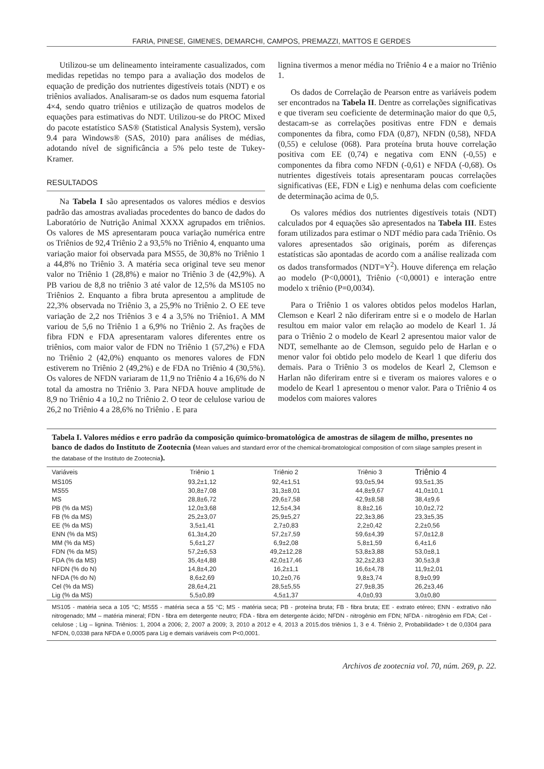FARIA, PINESE, GIMENES, DEMARCHI, CAMPOS, PREMAZZI, MATTOS E GERDES
Utilizou-se um delineamento inteiramente casualizados, com medidas repetidas no tempo para a avaliação dos modelos de equação de predição dos nutrientes digestíveis totais (NDT) e os triênios avaliados. Analisaram-se os dados num esquema fatorial 4×4, sendo quatro triênios e utilização de quatros modelos de equações para estimativas do NDT. Utilizou-se do PROC Mixed do pacote estatístico SAS® (Statistical Analysis System), versão 9.4 para Windows® (SAS, 2010) para análises de médias, adotando nível de significância a 5% pelo teste de Tukey-Kramer.
RESULTADOS
Na Tabela I são apresentados os valores médios e desvios padrão das amostras avaliadas procedentes do banco de dados do Laboratório de Nutrição Animal XXXX agrupados em triênios. Os valores de MS apresentaram pouca variação numérica entre os Triênios de 92,4 Triênio 2 a 93,5% no Triênio 4, enquanto uma variação maior foi observada para MS55, de 30,8% no Triênio 1 a 44,8% no Triênio 3. A matéria seca original teve seu menor valor no Triênio 1 (28,8%) e maior no Triênio 3 de (42,9%). A PB variou de 8,8 no triênio 3 até valor de 12,5% da MS105 no Triênios 2. Enquanto a fibra bruta apresentou a amplitude de 22,3% observada no Triênio 3, a 25,9% no Triênio 2. O EE teve variação de 2,2 nos Triênios 3 e 4 a 3,5% no Triênio1. A MM variou de 5,6 no Triênio 1 a 6,9% no Triênio 2. As frações de fibra FDN e FDA apresentaram valores diferentes entre os triênios, com maior valor de FDN no Triênio 1 (57,2%) e FDA no Triênio 2 (42,0%) enquanto os menores valores de FDN estiverem no Triênio 2 (49,2%) e de FDA no Triênio 4 (30,5%). Os valores de NFDN variaram de 11,9 no Triênio 4 a 16,6% do N total da amostra no Triênio 3. Para NFDA houve amplitude de 8,9 no Triênio 4 a 10,2 no Triênio 2. O teor de celulose variou de 26,2 no Triênio 4 a 28,6% no Triênio . E para
lignina tivermos a menor média no Triênio 4 e a maior no Triênio 1.
Os dados de Correlação de Pearson entre as variáveis podem ser encontrados na Tabela II. Dentre as correlações significativas e que tiveram seu coeficiente de determinação maior do que 0,5, destacam-se as correlações positivas entre FDN e demais componentes da fibra, como FDA (0,87), NFDN (0,58), NFDA (0,55) e celulose (068). Para proteína bruta houve correlação positiva com EE (0,74) e negativa com ENN (-0,55) e componentes da fibra como NFDN (-0,61) e NFDA (-0,68). Os nutrientes digestíveis totais apresentaram poucas correlações significativas (EE, FDN e Lig) e nenhuma delas com coeficiente de determinação acima de 0,5.
Os valores médios dos nutrientes digestíveis totais (NDT) calculados por 4 equações são apresentados na Tabela III. Estes foram utilizados para estimar o NDT médio para cada Triênio. Os valores apresentados são originais, porém as diferenças estatísticas são apontadas de acordo com a análise realizada com os dados transformados (NDT=Y<sup>2</sup>). Houve diferença em relação ao modelo (P<0,0001), Triênio (<0,0001) e interação entre modelo x triênio (P=0,0034).
Para o Triênio 1 os valores obtidos pelos modelos Harlan, Clemson e Kearl 2 não diferiram entre si e o modelo de Harlan resultou em maior valor em relação ao modelo de Kearl 1. Já para o Triênio 2 o modelo de Kearl 2 apresentou maior valor de NDT, semelhante ao de Clemson, seguido pelo de Harlan e o menor valor foi obtido pelo modelo de Kearl 1 que diferiu dos demais. Para o Triênio 3 os modelos de Kearl 2, Clemson e Harlan não diferiram entre si e tiveram os maiores valores e o modelo de Kearl 1 apresentou o menor valor. Para o Triênio 4 os modelos com maiores valores
Tabela I. Valores médios e erro padrão da composição químico-bromatológica de amostras de silagem de milho, presentes no banco de dados do Instituto de Zootecnia (Mean values and standard error of the chemical-bromatological composition of corn silage samples present in the database of the Instituto de Zootecnia).
| Variáveis | Triênio 1 | Triênio 2 | Triênio 3 | Triênio 4 |
| --- | --- | --- | --- | --- |
| MS105 | 93,2±1,12 | 92,4±1,51 | 93,0±5,94 | 93,5±1,35 |
| MS55 | 30,8±7,08 | 31,3±8,01 | 44,8±9,67 | 41,0±10,1 |
| MS | 28,8±6,72 | 29,6±7,58 | 42,9±8,58 | 38,4±9,6 |
| PB (% da MS) | 12,0±3,68 | 12,5±4,34 | 8,8±2,16 | 10,0±2,72 |
| FB (% da MS) | 25,2±3,07 | 25,9±5,27 | 22,3±3,86 | 23,3±5,35 |
| EE (% da MS) | 3,5±1,41 | 2,7±0,83 | 2,2±0,42 | 2,2±0,56 |
| ENN (% da MS) | 61,3±4,20 | 57,2±7,59 | 59,6±4,39 | 57,0±12,8 |
| MM (% da MS) | 5,6±1,27 | 6,9±2,08 | 5,8±1,59 | 6,4±1,6 |
| FDN (% da MS) | 57,2±6,53 | 49,2±12,28 | 53,8±3,88 | 53,0±8,1 |
| FDA (% da MS) | 35,4±4,88 | 42,0±17,46 | 32,2±2,83 | 30,5±3,8 |
| NFDN (% do N) | 14,8±4,20 | 16,2±1,1 | 16,6±4,78 | 11,9±2,01 |
| NFDA (% do N) | 8,6±2,69 | 10,2±0,76 | 9,8±3,74 | 8,9±0,99 |
| Cel (% da MS) | 28,6±4,21 | 28,5±5,55 | 27,9±8,35 | 26,2±3,46 |
| Lig (% da MS) | 5,5±0,89 | 4,5±1,37 | 4,0±0,93 | 3,0±0,80 |
MS105 - matéria seca a 105 °C; MS55 - matéria seca a 55 °C; MS - matéria seca; PB - proteína bruta; FB - fibra bruta; EE - extrato etéreo; ENN - extrativo não nitrogenado; MM – matéria mineral; FDN - fibra em detergente neutro; FDA - fibra em detergente ácido; NFDN - nitrogênio em FDN; NFDA - nitrogênio em FDA; Cel - celulose ; Lig – lignina. Triênios: 1, 2004 a 2006; 2, 2007 a 2009; 3, 2010 a 2012 e 4, 2013 a 2015.dos triênios 1, 3 e 4. Triênio 2, Probabilidade> t de 0,0304 para NFDN, 0,0338 para NFDA e 0,0005 para Lig e demais variáveis com P<0,0001.
Archivos de zootecnia vol. 70, núm. 269, p. 22.